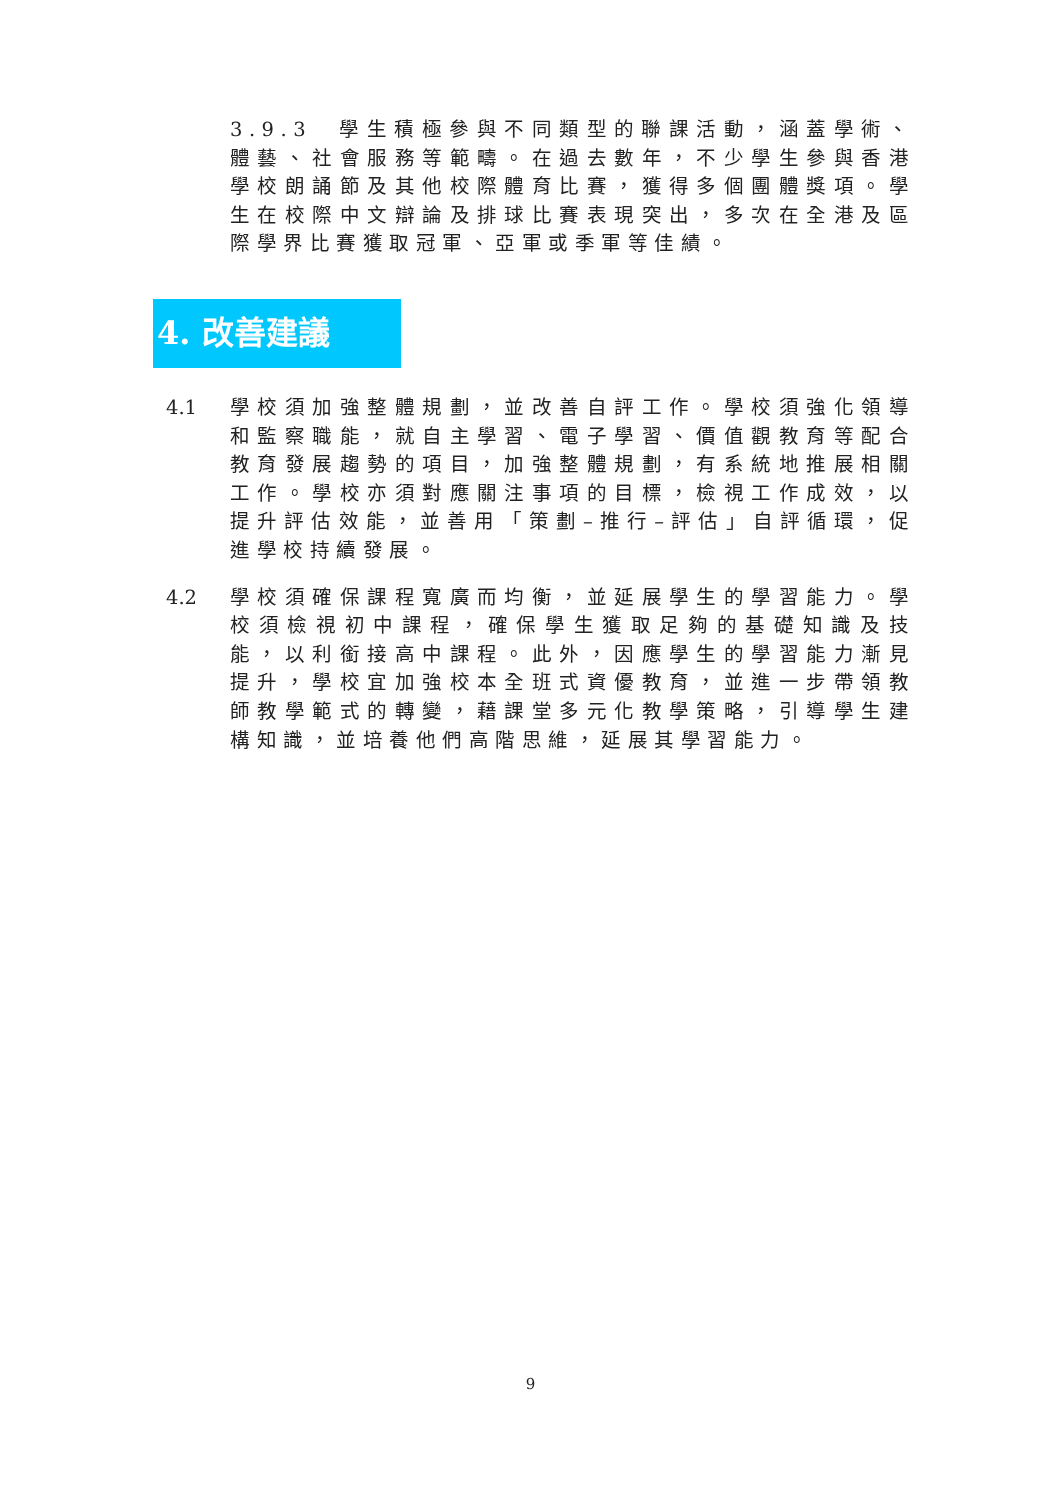3.9.3 學生積極參與不同類型的聯課活動，涵蓋學術、體藝、社會服務等範疇。在過去數年，不少學生參與香港學校朗誦節及其他校際體育比賽，獲得多個團體獎項。學生在校際中文辯論及排球比賽表現突出，多次在全港及區際學界比賽獲取冠軍、亞軍或季軍等佳績。
4. 改善建議
4.1 學校須加強整體規劃，並改善自評工作。學校須強化領導和監察職能，就自主學習、電子學習、價值觀教育等配合教育發展趨勢的項目，加強整體規劃，有系統地推展相關工作。學校亦須對應關注事項的目標，檢視工作成效，以提升評估效能，並善用「策劃–推行–評估」自評循環，促進學校持續發展。
4.2 學校須確保課程寬廣而均衡，並延展學生的學習能力。學校須檢視初中課程，確保學生獲取足夠的基礎知識及技能，以利銜接高中課程。此外，因應學生的學習能力漸見提升，學校宜加強校本全班式資優教育，並進一步帶領教師教學範式的轉變，藉課堂多元化教學策略，引導學生建構知識，並培養他們高階思維，延展其學習能力。
9